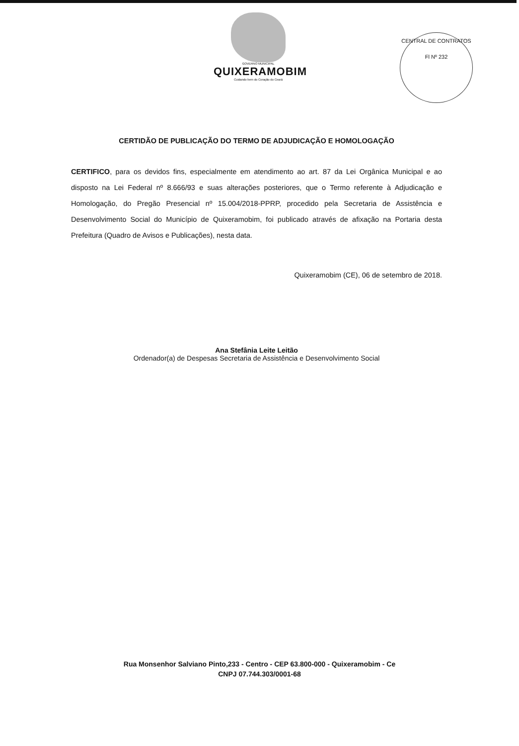GOVERNO MUNICIPAL
QUIXERAMOBIM
Cuidando bem do Coração do Ceará
CENTRAL DE CONTRATOS
Fl Nº 232
CERTIDÃO DE PUBLICAÇÃO DO TERMO DE ADJUDICAÇÃO E HOMOLOGAÇÃO
CERTIFICO, para os devidos fins, especialmente em atendimento ao art. 87 da Lei Orgânica Municipal e ao disposto na Lei Federal nº 8.666/93 e suas alterações posteriores, que o Termo referente à Adjudicação e Homologação, do Pregão Presencial nº 15.004/2018-PPRP, procedido pela Secretaria de Assistência e Desenvolvimento Social do Município de Quixeramobim, foi publicado através de afixação na Portaria desta Prefeitura (Quadro de Avisos e Publicações), nesta data.
Quixeramobim (CE), 06 de setembro de 2018.
Ana Stefânia Leite Leitão
Ordenador(a) de Despesas Secretaria de Assistência e Desenvolvimento Social
Rua Monsenhor Salviano Pinto,233 - Centro - CEP 63.800-000 - Quixeramobim - Ce
CNPJ 07.744.303/0001-68